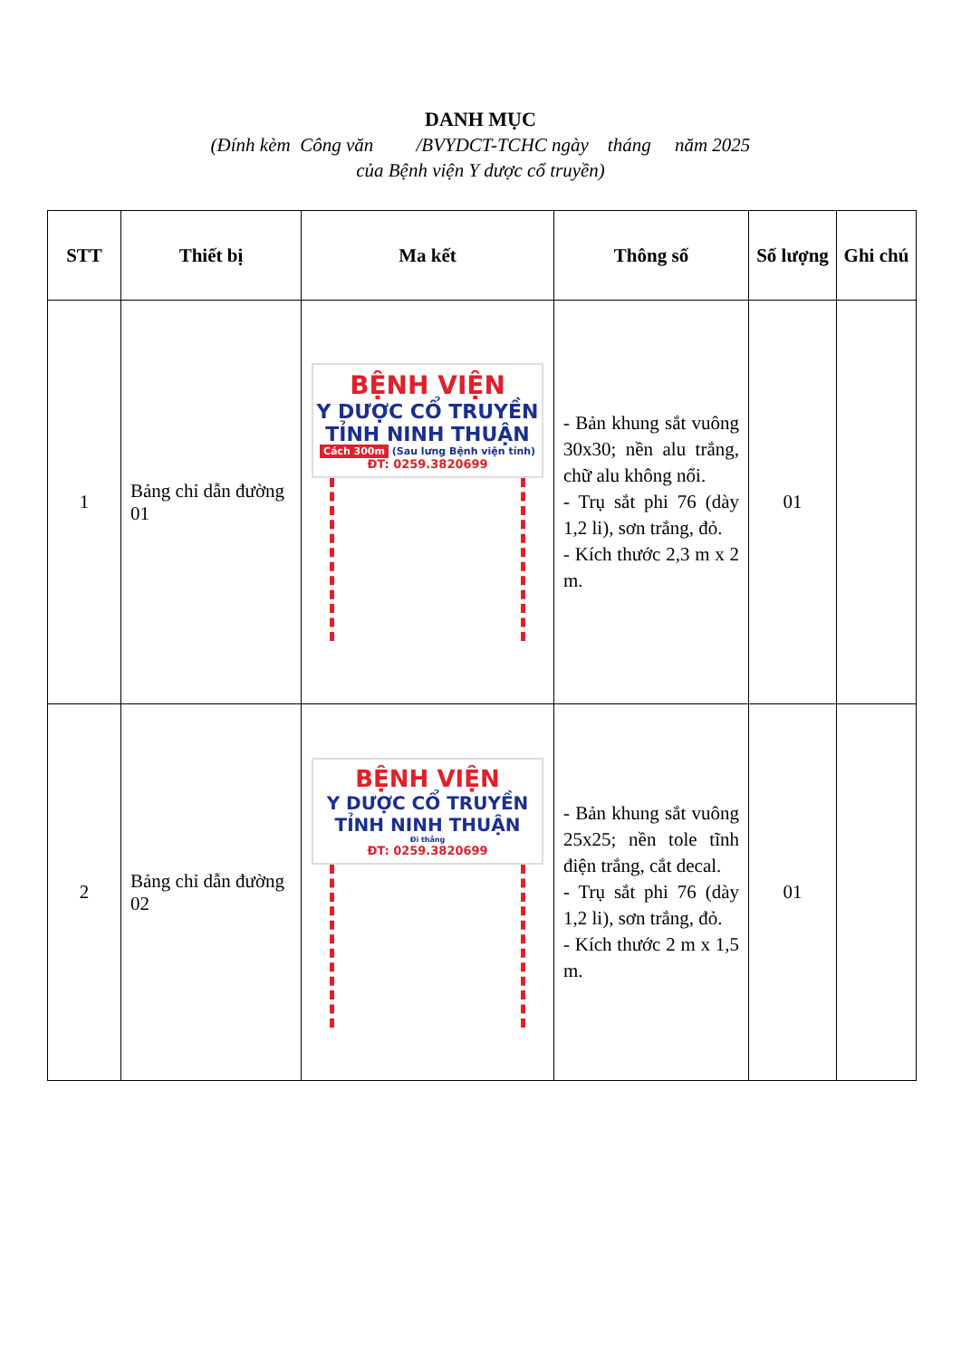DANH MỤC
(Đính kèm Công văn /BVYDCT-TCHC ngày tháng năm 2025
của Bệnh viện Y dược cổ truyền)
| STT | Thiết bị | Ma kết | Thông số | Số lượng | Ghi chú |
| --- | --- | --- | --- | --- | --- |
| 1 | Bảng chỉ dẫn đường 01 | BỆNH VIỆN Y DƯỢC CỔ TRUYỀN TỈNH NINH THUẬN Cách 300m (Sau lưng Bệnh viện tỉnh) ĐT: 0259.3820699 | - Bản khung sắt vuông 30x30; nền alu trắng, chữ alu không nổi. - Trụ sắt phi 76 (dày 1,2 li), sơn trắng, đỏ. - Kích thước 2,3 m x 2 m. | 01 | |
| 2 | Bảng chỉ dẫn đường 02 | BỆNH VIỆN Y DƯỢC CỔ TRUYỀN TỈNH NINH THUẬN Đi thẳng ĐT: 0259.3820699 | - Bản khung sắt vuông 25x25; nền tole tĩnh điện trắng, cắt decal. - Trụ sắt phi 76 (dày 1,2 li), sơn trắng, đỏ. - Kích thước 2 m x 1,5 m. | 01 | |